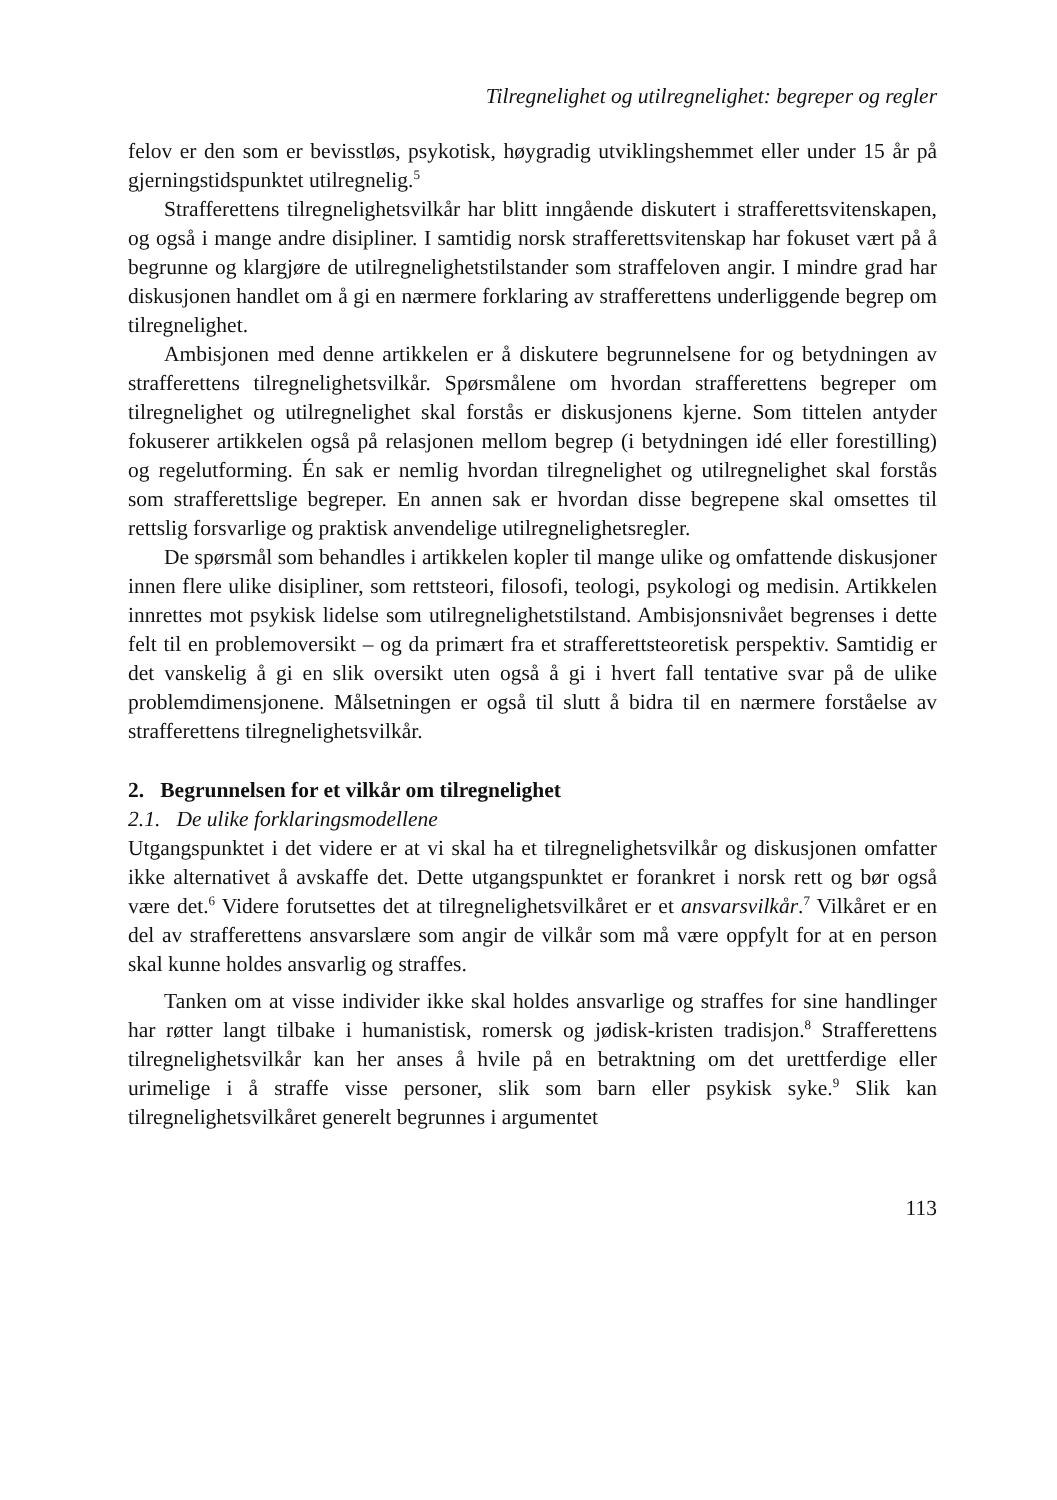Tilregnelighet og utilregnelighet: begreper og regler
felov er den som er bevisstløs, psykotisk, høygradig utviklingshemmet eller under 15 år på gjerningstidspunktet utilregnelig.<sup>5</sup>
Strafferettens tilregnelighetsvilkår har blitt inngående diskutert i strafferettsvitenskapen, og også i mange andre disipliner. I samtidig norsk strafferettsvitenskap har fokuset vært på å begrunne og klargjøre de utilregnelighetstilstander som straffeloven angir. I mindre grad har diskusjonen handlet om å gi en nærmere forklaring av strafferettens underliggende begrep om tilregnelighet.
Ambisjonen med denne artikkelen er å diskutere begrunnelsene for og betydningen av strafferettens tilregnelighetsvilkår. Spørsmålene om hvordan strafferettens begreper om tilregnelighet og utilregnelighet skal forstås er diskusjonens kjerne. Som tittelen antyder fokuserer artikkelen også på relasjonen mellom begrep (i betydningen idé eller forestilling) og regelutforming. Én sak er nemlig hvordan tilregnelighet og utilregnelighet skal forstås som strafferettslige begreper. En annen sak er hvordan disse begrepene skal omsettes til rettslig forsvarlige og praktisk anvendelige utilregnelighetsregler.
De spørsmål som behandles i artikkelen kopler til mange ulike og omfattende diskusjoner innen flere ulike disipliner, som rettsteori, filosofi, teologi, psykologi og medisin. Artikkelen innrettes mot psykisk lidelse som utilregnelighetstilstand. Ambisjonsnivået begrenses i dette felt til en problemoversikt – og da primært fra et strafferettsteoretisk perspektiv. Samtidig er det vanskelig å gi en slik oversikt uten også å gi i hvert fall tentative svar på de ulike problemdimensjonene. Målsetningen er også til slutt å bidra til en nærmere forståelse av strafferettens tilregnelighetsvilkår.
2. Begrunnelsen for et vilkår om tilregnelighet
2.1. De ulike forklaringsmodellene
Utgangspunktet i det videre er at vi skal ha et tilregnelighetsvilkår og diskusjonen omfatter ikke alternativet å avskaffe det. Dette utgangspunktet er forankret i norsk rett og bør også være det.<sup>6</sup> Videre forutsettes det at tilregnelighetsvilkåret er et ansvarsvilkår.<sup>7</sup> Vilkåret er en del av strafferettens ansvarslære som angir de vilkår som må være oppfylt for at en person skal kunne holdes ansvarlig og straffes.
Tanken om at visse individer ikke skal holdes ansvarlige og straffes for sine handlinger har røtter langt tilbake i humanistisk, romersk og jødisk-kristen tradisjon.<sup>8</sup> Strafferettens tilregnelighetsvilkår kan her anses å hvile på en betraktning om det urettferdige eller urimelige i å straffe visse personer, slik som barn eller psykisk syke.<sup>9</sup> Slik kan tilregnelighetsvilkåret generelt begrunnes i argumentet
113